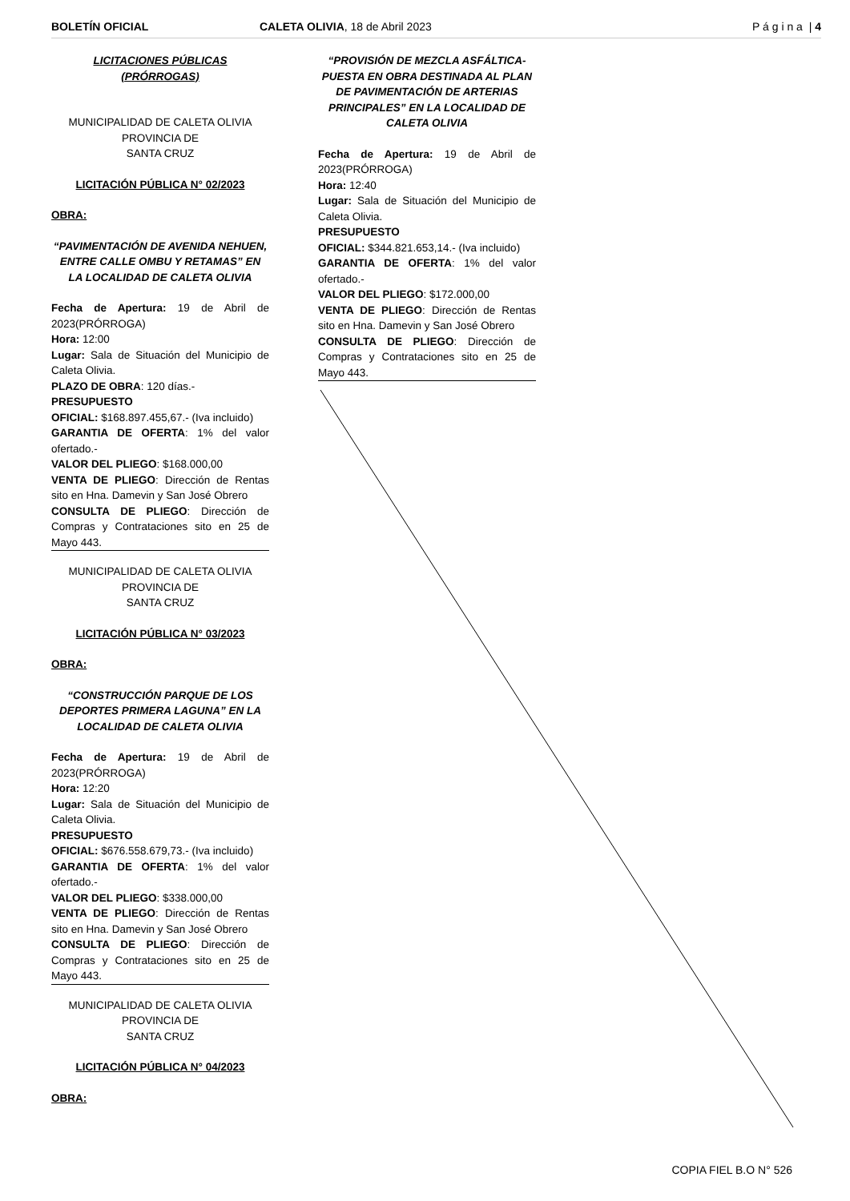BOLETÍN OFICIAL CALETA OLIVIA, 18 de Abril 2023
P á g i n a | 4
LICITACIONES PÚBLICAS
(PRÓRROGAS)
MUNICIPALIDAD DE CALETA OLIVIA
PROVINCIA DE
SANTA CRUZ
LICITACIÓN PÚBLICA N° 02/2023
OBRA:
“PAVIMENTACIÓN DE AVENIDA NEHUEN, ENTRE CALLE OMBU Y RETAMAS” EN LA LOCALIDAD DE CALETA OLIVIA
Fecha de Apertura: 19 de Abril de 2023(PRÓRROGA)
Hora: 12:00
Lugar: Sala de Situación del Municipio de Caleta Olivia.
PLAZO DE OBRA: 120 días.-
PRESUPUESTO
OFICIAL: $168.897.455,67.- (Iva incluido)
GARANTIA DE OFERTA: 1% del valor ofertado.-
VALOR DEL PLIEGO: $168.000,00
VENTA DE PLIEGO: Dirección de Rentas sito en Hna. Damevin y San José Obrero
CONSULTA DE PLIEGO: Dirección de Compras y Contrataciones sito en 25 de Mayo 443.
MUNICIPALIDAD DE CALETA OLIVIA
PROVINCIA DE
SANTA CRUZ
LICITACIÓN PÚBLICA N° 03/2023
OBRA:
“CONSTRUCCIÓN PARQUE DE LOS DEPORTES PRIMERA LAGUNA” EN LA LOCALIDAD DE CALETA OLIVIA
Fecha de Apertura: 19 de Abril de 2023(PRÓRROGA)
Hora: 12:20
Lugar: Sala de Situación del Municipio de Caleta Olivia.
PRESUPUESTO
OFICIAL: $676.558.679,73.- (Iva incluido)
GARANTIA DE OFERTA: 1% del valor ofertado.-
VALOR DEL PLIEGO: $338.000,00
VENTA DE PLIEGO: Dirección de Rentas sito en Hna. Damevin y San José Obrero
CONSULTA DE PLIEGO: Dirección de Compras y Contrataciones sito en 25 de Mayo 443.
MUNICIPALIDAD DE CALETA OLIVIA
PROVINCIA DE
SANTA CRUZ
LICITACIÓN PÚBLICA N° 04/2023
OBRA:
“PROVISIÓN DE MEZCLA ASFÁLTICA- PUESTA EN OBRA DESTINADA AL PLAN DE PAVIMENTACIÓN DE ARTERIAS PRINCIPALES” EN LA LOCALIDAD DE CALETA OLIVIA
Fecha de Apertura: 19 de Abril de 2023(PRÓRROGA)
Hora: 12:40
Lugar: Sala de Situación del Municipio de Caleta Olivia.
PRESUPUESTO
OFICIAL: $344.821.653,14.- (Iva incluido)
GARANTIA DE OFERTA: 1% del valor ofertado.-
VALOR DEL PLIEGO: $172.000,00
VENTA DE PLIEGO: Dirección de Rentas sito en Hna. Damevin y San José Obrero
CONSULTA DE PLIEGO: Dirección de Compras y Contrataciones sito en 25 de Mayo 443.
COPIA FIEL B.O N° 526